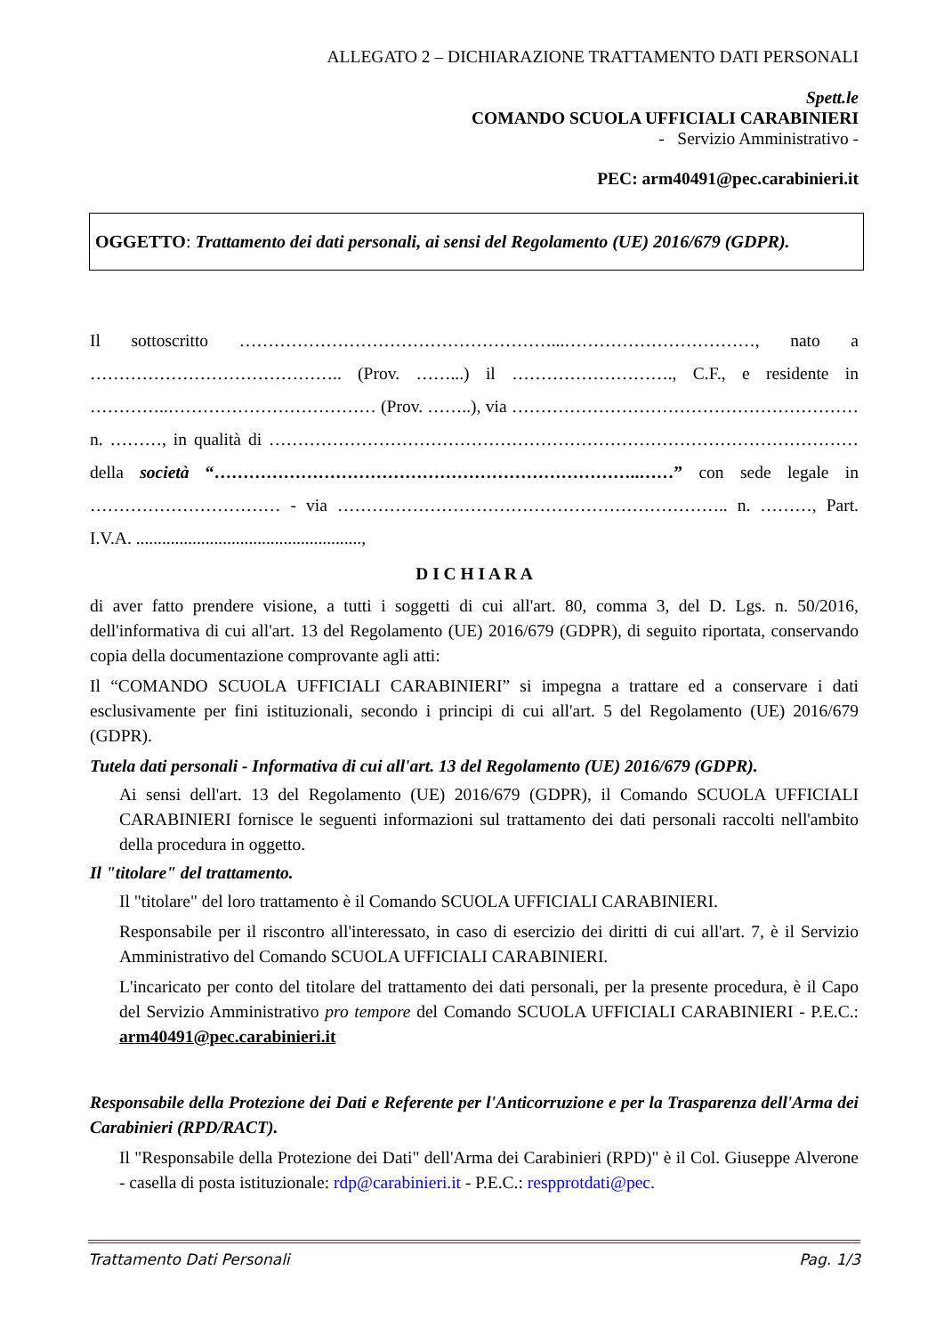ALLEGATO 2 – DICHIARAZIONE TRATTAMENTO DATI PERSONALI
Spett.le
COMANDO SCUOLA UFFICIALI CARABINIERI
- Servizio Amministrativo -
PEC: arm40491@pec.carabinieri.it
OGGETTO: Trattamento dei dati personali, ai sensi del Regolamento (UE) 2016/679 (GDPR).
Il sottoscritto ………………………………………………...……………………………, nato a …………………………………….. (Prov. ……...) il ………………………., C.F., e residente in …………..……………………………… (Prov. ……..), via …………………………………………………… n. ………, in qualità di ………………………………………………………………………………………… della società “………………………………………………………………..……” con sede legale in …………………………… - via ………………………………………………………….. n. ………, Part. I.V.A. ....................................................,
D I C H I A R A
di aver fatto prendere visione, a tutti i soggetti di cui all'art. 80, comma 3, del D. Lgs. n. 50/2016, dell'informativa di cui all'art. 13 del Regolamento (UE) 2016/679 (GDPR), di seguito riportata, conservando copia della documentazione comprovante agli atti:
Il “COMANDO SCUOLA UFFICIALI CARABINIERI” si impegna a trattare ed a conservare i dati esclusivamente per fini istituzionali, secondo i principi di cui all'art. 5 del Regolamento (UE) 2016/679 (GDPR).
Tutela dati personali - Informativa di cui all'art. 13 del Regolamento (UE) 2016/679 (GDPR).
Ai sensi dell'art. 13 del Regolamento (UE) 2016/679 (GDPR), il Comando SCUOLA UFFICIALI CARABINIERI fornisce le seguenti informazioni sul trattamento dei dati personali raccolti nell'ambito della procedura in oggetto.
Il "titolare" del trattamento.
Il "titolare" del loro trattamento è il Comando SCUOLA UFFICIALI CARABINIERI.
Responsabile per il riscontro all'interessato, in caso di esercizio dei diritti di cui all'art. 7, è il Servizio Amministrativo del Comando SCUOLA UFFICIALI CARABINIERI.
L'incaricato per conto del titolare del trattamento dei dati personali, per la presente procedura, è il Capo del Servizio Amministrativo pro tempore del Comando SCUOLA UFFICIALI CARABINIERI - P.E.C.: arm40491@pec.carabinieri.it
Responsabile della Protezione dei Dati e Referente per l'Anticorruzione e per la Trasparenza dell'Arma dei Carabinieri (RPD/RACT).
Il "Responsabile della Protezione dei Dati" dell'Arma dei Carabinieri (RPD)" è il Col. Giuseppe Alverone - casella di posta istituzionale: rdp@carabinieri.it - P.E.C.: respprotdati@pec.
Trattamento Dati Personali Pag. 1/3